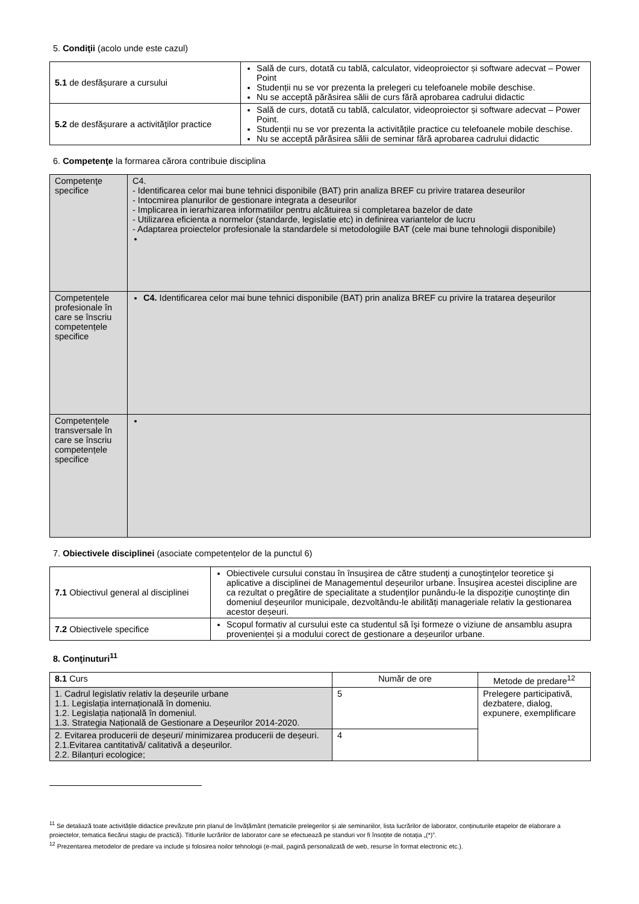5. Condiţii (acolo unde este cazul)
| 5.1 de desfăşurare a cursului | Sală de curs, dotată cu tablă, calculator, videoproiector și software adecvat – Power Point Studenții nu se vor prezenta la prelegeri cu telefoanele mobile deschise. Nu se acceptă părăsirea sălii de curs fără aprobarea cadrului didactic |
| 5.2 de desfăşurare a activităţilor practice | Sală de curs, dotată cu tablă, calculator, videoproiector și software adecvat – Power Point. Studenții nu se vor prezenta la activitățile practice cu telefoanele mobile deschise. Nu se acceptă părăsirea sălii de seminar fără aprobarea cadrului didactic |
6. Competenţe la formarea cărora contribuie disciplina
| Competenţe specifice | C4. - Identificarea celor mai bune tehnici disponibile (BAT) prin analiza BREF cu privire tratarea deseurilor - Intocmirea planurilor de gestionare integrata a deseurilor - Implicarea in ierarhizarea informatiilor pentru alcătuirea si completarea bazelor de date - Utilizarea eficienta a normelor (standarde, legislatie etc) in definirea variantelor de lucru - Adaptarea proiectelor profesionale la standardele si metodologiile BAT (cele mai bune tehnologii disponibile) |
| Competențele profesionale în care se înscriu competențele specifice | C4. Identificarea celor mai bune tehnici disponibile (BAT) prin analiza BREF cu privire la tratarea deşeurilor |
| Competențele transversale în care se înscriu competențele specifice | |
7. Obiectivele disciplinei (asociate competențelor de la punctul 6)
| 7.1 Obiectivul general al disciplinei | Obiectivele cursului constau în însuşirea de către studenţi a cunoştinţelor teoretice şi aplicative a disciplinei de Managementul deșeurilor urbane. Însuşirea acestei discipline are ca rezultat o pregătire de specialitate a studenţilor punându-le la dispoziţie cunoştinţe din domeniul deșeurilor municipale, dezvoltându-le abilități manageriale relativ la gestionarea acestor deșeuri. |
| 7.2 Obiectivele specifice | Scopul formativ al cursului este ca studentul să îşi formeze o viziune de ansamblu asupra provenienței și a modului corect de gestionare a deșeurilor urbane. |
8. Conţinuturi<sup>11</sup>
| 8.1 Curs | Număr de ore | Metode de predare<sup>12</sup> |
| --- | --- | --- |
| 1. Cadrul legislativ relativ la deșeurile urbane 1.1. Legislația internațională în domeniu. 1.2. Legislația națională în domeniul. 1.3. Strategia Națională de Gestionare a Deșeurilor 2014-2020. | 5 | Prelegere participativă, dezbatere, dialog, expunere, exemplificare |
| 2. Evitarea producerii de deșeuri/ minimizarea producerii de deșeuri. 2.1.Evitarea cantitativă/ calitativă a deșeurilor. 2.2. Bilanțuri ecologice; | 4 | |
<sup>11</sup> Se detaliază toate activitățile didactice prevăzute prin planul de învățământ (tematicile prelegerilor și ale seminariilor, lista lucrărilor de laborator, conținuturile etapelor de elaborare a proiectelor, tematica fiecărui stagiu de practică). Titlurile lucrărilor de laborator care se efectuează pe standuri vor fi însoțite de notația „(*)”.
<sup>12</sup> Prezentarea metodelor de predare va include și folosirea noilor tehnologii (e-mail, pagină personalizată de web, resurse în format electronic etc.).